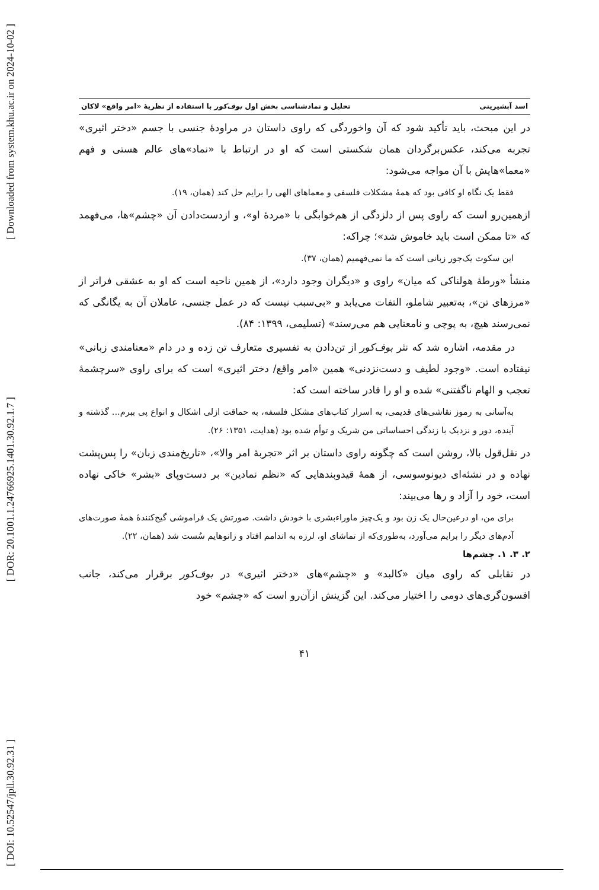[ Downloaded from system.khu.ac.ir on 2024-10-02 ]
[ DOR: 20.1001.1.24766925.1401.30.92.1.7 ]
[ DOI: 10.52547/jpll.30.92.31 ]
اسد آبشیرینی تحلیل و نمادشناسی بخش اول بوف‌کور با استفاده از نظریهٔ «امر واقع» لاکان
در این مبحث، باید تأکید شود که آن واخوردگی که راوی داستان در مراودهٔ جنسی با جسم «دختر اثیری» تجربه می‌کند، عکس‌برگردان همان شکستی است که او در ارتباط با «نماد»های عالم هستی و فهم «معما»هایش با آن مواجه می‌شود:
فقط یک نگاه او کافی بود که همهٔ مشکلات فلسفی و معماهای الهی را برایم حل کند (همان، ۱۹).
ازهمین‌رو است که راوی پس از دلزدگی از هم‌خوابگی با «مردهٔ او»، و ازدست‌دادن آن «چشم»ها، می‌فهمد که «تا ممکن است باید خاموش شد»؛ چراکه:
این سکوت یک‌جور زبانی است که ما نمی‌فهمیم (همان، ۳۷).
منشأ «ورطهٔ هولناکی که میان» راوی و «دیگران وجود دارد»، از همین ناحیه است که او به عشقی فراتر از «مرزهای تن»، به‌تعبیر شاملو، التفات می‌یابد و «بی‌سبب نیست که در عمل جنسی، عاملان آن به یگانگی که نمی‌رسند هیچ، به پوچی و نامعنایی هم می‌رسند» (تسلیمی، ۱۳۹۹: ۸۴).
در مقدمه، اشاره شد که نثر بوف‌کور از تن‌دادن به تفسیری متعارف تن زده و در دام «معنامندی زبانی» نیفتاده است. «وجود لطیف و دست‌نزدنی» همین «امر واقع/ دختر اثیری» است که برای راوی «سرچشمهٔ تعجب و الهام ناگفتنی» شده و او را قادر ساخته است که:
به‌آسانی به رموز نقاشی‌های قدیمی، به اسرار کتاب‌های مشکل فلسفه، به حماقت ازلی اشکال و انواع پی ببرم... گذشته و آینده، دور و نزدیک با زندگی احساساتی من شریک و توأم شده بود (هدایت، ۱۳۵۱: ۲۶).
در نقل‌قول بالا، روشن است که چگونه راوی داستان بر اثر «تجربهٔ امر والا»، «تاریخ‌مندی زبان» را پس‌پشت نهاده و در نشئه‌ای دیونوسوسی، از همهٔ قیدوبندهایی که «نظم نمادین» بر دست‌وپای «بشر» خاکی نهاده است، خود را آزاد و رها می‌بیند:
برای من، او درعین‌حال یک زن بود و یک‌چیز ماوراءبشری با خودش داشت. صورتش یک فراموشی گیج‌کنندهٔ همهٔ صورت‌های آدم‌های دیگر را برایم می‌آورد، به‌طوری‌که از تماشای او، لرزه به اندامم افتاد و زانوهایم سُست شد (همان، ۲۲).
۲. ۳. ۱. چشم‌ها
در تقابلی که راوی میان «کالبد» و «چشم»های «دختر اثیری» در بوف‌کور برقرار می‌کند، جانب افسون‌گری‌های دومی را اختیار می‌کند. این گزینش ازآن‌رو است که «چشم» خود
۴۱